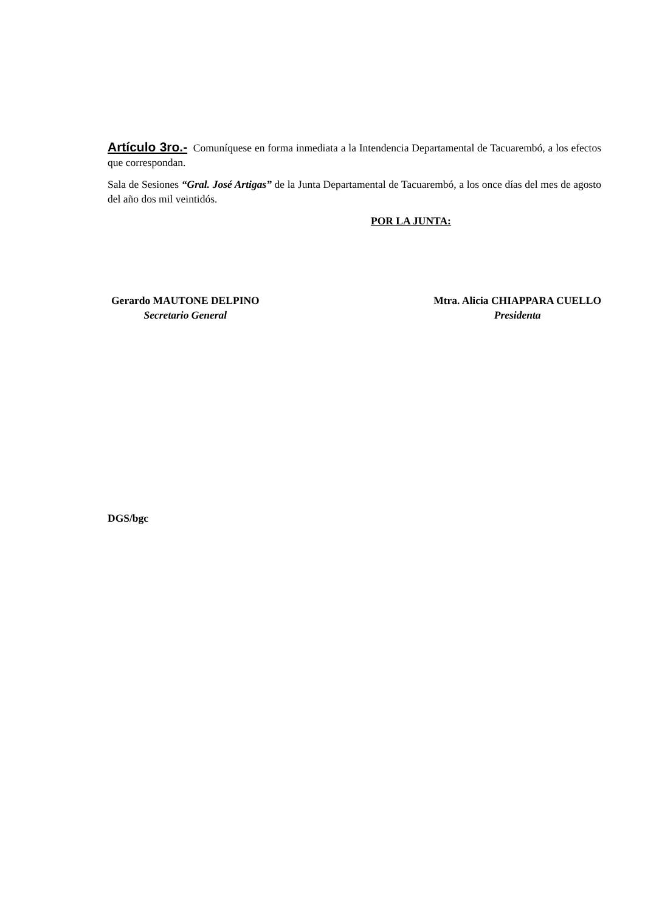Artículo 3ro.- Comuníquese en forma inmediata a la Intendencia Departamental de Tacuarembó, a los efectos que correspondan.
Sala de Sesiones “Gral. José Artigas” de la Junta Departamental de Tacuarembó, a los once días del mes de agosto del año dos mil veintidós.
POR LA JUNTA:
Gerardo MAUTONE DELPINO
Secretario General
Mtra. Alicia CHIAPPARA CUELLO
Presidenta
DGS/bgc